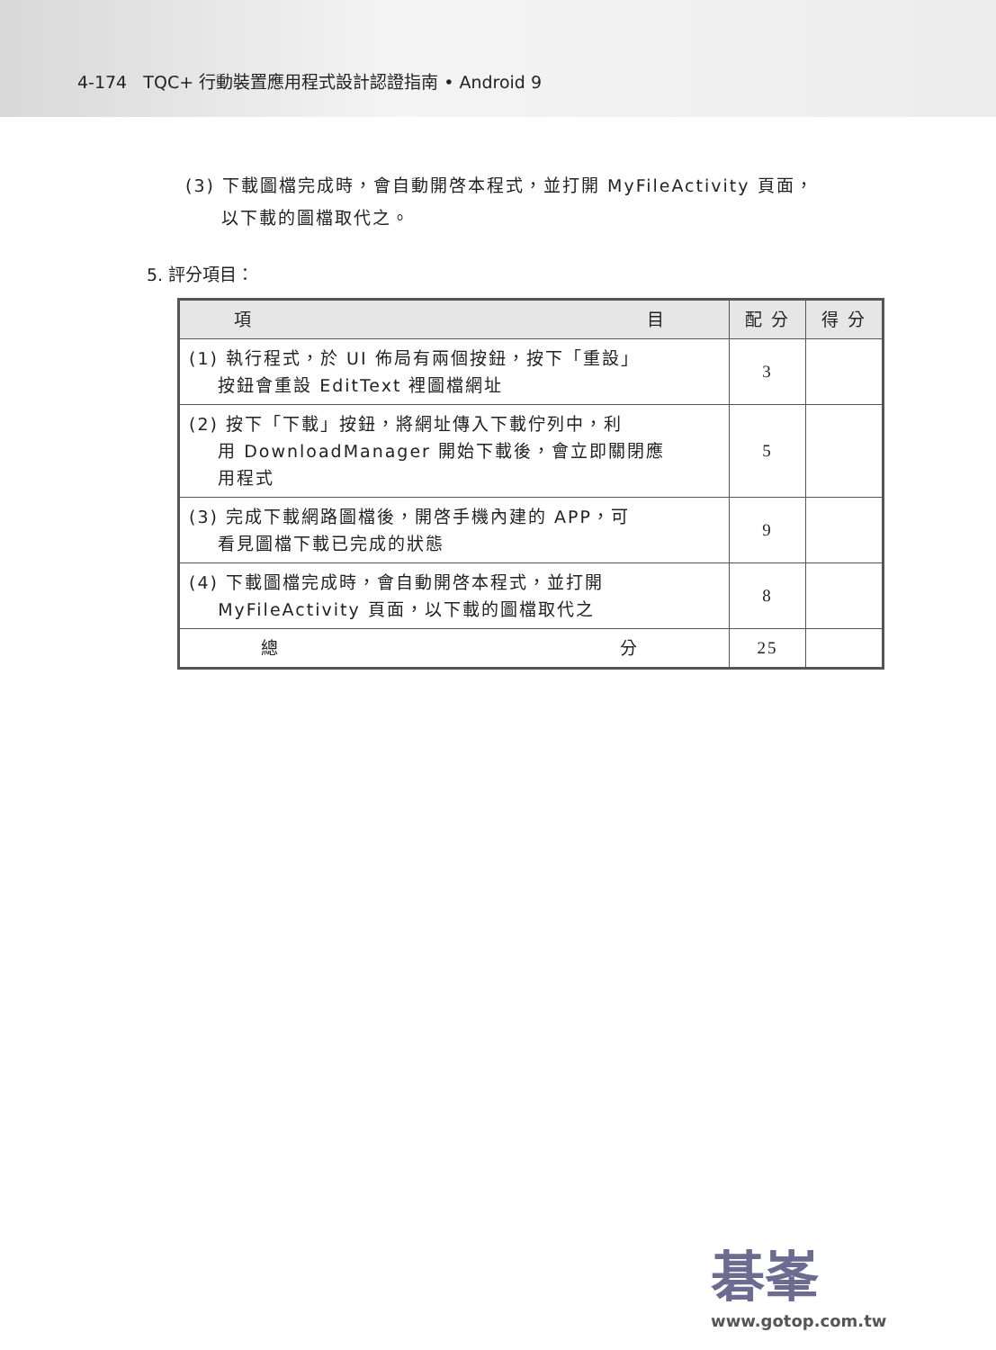4-174 TQC+ 行動裝置應用程式設計認證指南 • Android 9
(3) 下載圖檔完成時，會自動開啓本程式，並打開 MyFileActivity 頁面，
以下載的圖檔取代之。
5. 評分項目：
| 項 目 | 配 分 | 得 分 |
| --- | --- | --- |
| (1) 執行程式，於 UI 佈局有兩個按鈕，按下「重設」 按鈕會重設 EditText 裡圖檔網址 | 3 | |
| (2) 按下「下載」按鈕，將網址傳入下載佇列中，利 用 DownloadManager 開始下載後，會立即關閉應 用程式 | 5 | |
| (3) 完成下載網路圖檔後，開啓手機內建的 APP，可 看見圖檔下載已完成的狀態 | 9 | |
| (4) 下載圖檔完成時，會自動開啓本程式，並打開 MyFileActivity 頁面，以下載的圖檔取代之 | 8 | |
| 總 分 | 25 | |
碁峯
www.gotop.com.tw